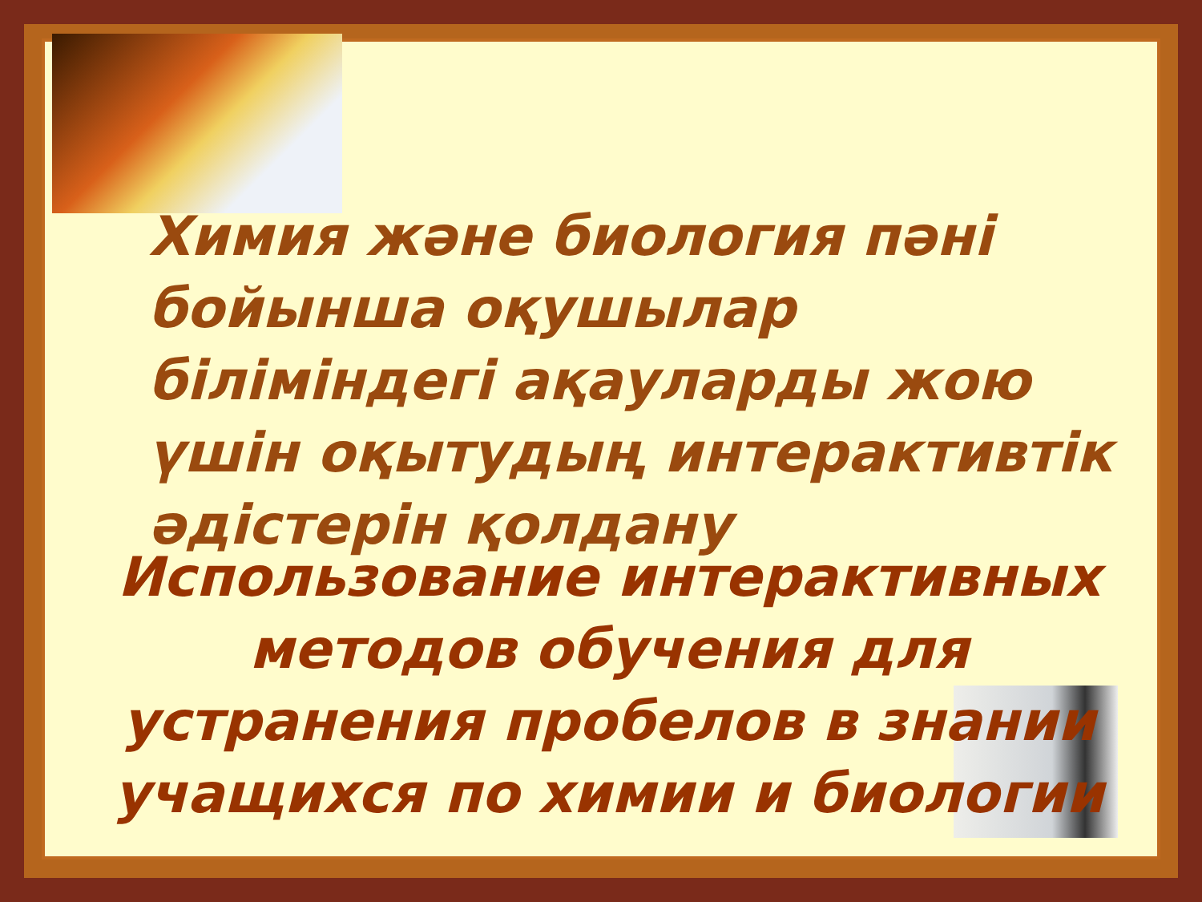Химия және биология пәні бойынша оқушылар біліміндегі ақауларды жою үшін оқытудың интерактивтік әдістерін қолдану
Использование интерактивных методов обучения для устранения пробелов в знании учащихся по химии и биологии